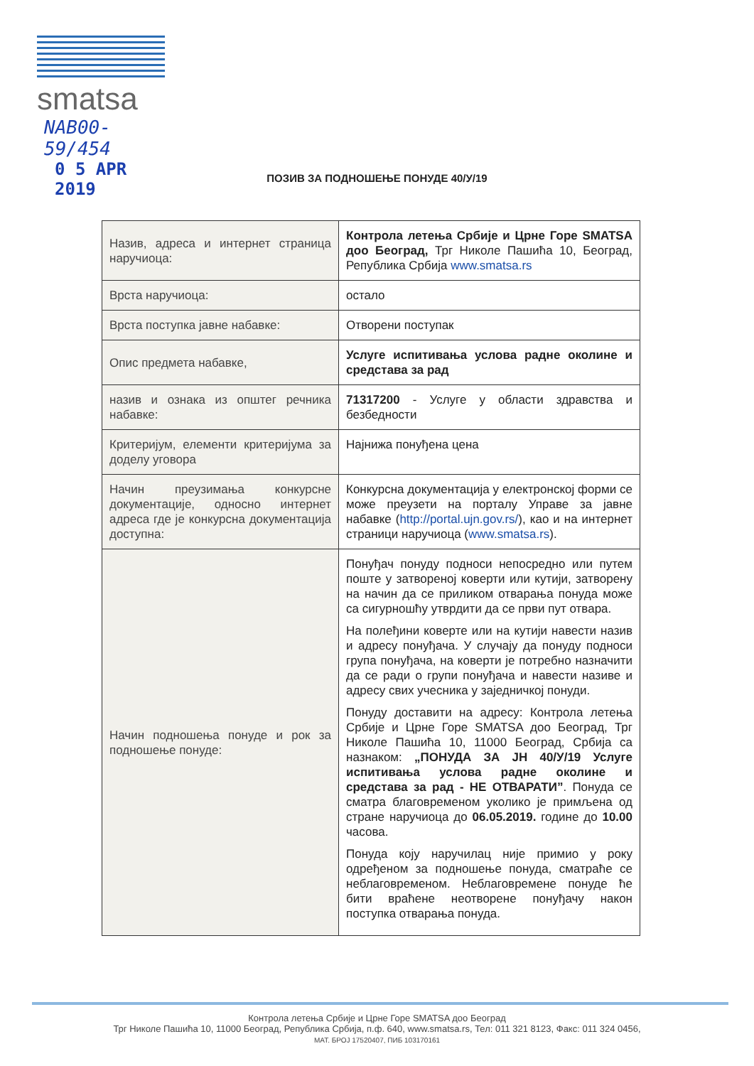smatsa
NAB00- 59/454
0 5 APR 2019
ПОЗИВ ЗА ПОДНОШЕЊЕ ПОНУДЕ 40/У/19
| Назив, адреса и интернет страница наручиоца: | Контрола летења Србије и Црне Горе SMATSA доо Београд, Трг Николе Пашића 10, Београд, Република Србија www.smatsa.rs |
| Врста наручиоца: | остало |
| Врста поступка јавне набавке: | Отворени поступак |
| Опис предмета набавке, | Услуге испитивања услова радне околине и средстава за рад |
| назив и ознака из општег речника набавке: | 71317200 - Услуге у области здравства и безбедности |
| Критеријум, елементи критеријума за доделу уговора | Најнижа понуђена цена |
| Начин преузимања конкурсне документације, односно интернет адреса где је конкурсна документација доступна: | Конкурсна документација у електронској форми се може преузети на порталу Управе за јавне набавке ( http://portal.ujn.gov.rs/ ), као и на интернет страници наручиоца ( www.smatsa.rs ). |
| Начин подношења понуде и рок за подношење понуде: | Понуђач понуду подноси непосредно или путем поште у затвореној коверти или кутији, затворену на начин да се приликом отварања понуда може са сигурношћу утврдити да се први пут отвара. На полеђини коверте или на кутији навести назив и адресу понуђача. У случају да понуду подноси група понуђача, на коверти је потребно назначити да се ради о групи понуђача и навести називе и адресу свих учесника у заједничкој понуди. Понуду доставити на адресу: Контрола летења Србије и Црне Горе SMATSA доо Београд, Трг Николе Пашића 10, 11000 Београд, Србија са назнаком: „ПОНУДА ЗА ЈН 40/У/19 Услуге испитивања услова радне околине и средстава за рад - НЕ ОТВАРАТИ” . Понуда се сматра благовременом уколико је примљена од стране наручиоца до 06.05.2019. године до 10.00 часова. Понуда коју наручилац није примио у року одређеном за подношење понуда, сматраће се неблаговременом. Неблаговремене понуде ће бити враћене неотворене понуђачу након поступка отварања понуда. |
Контрола летења Србије и Црне Горе SMATSA доо Београд
Трг Николе Пашића 10, 11000 Београд, Република Србија, п.ф. 640, www.smatsa.rs, Тел: 011 321 8123, Факс: 011 324 0456,
МАТ. БРОЈ 17520407, ПИБ 103170161